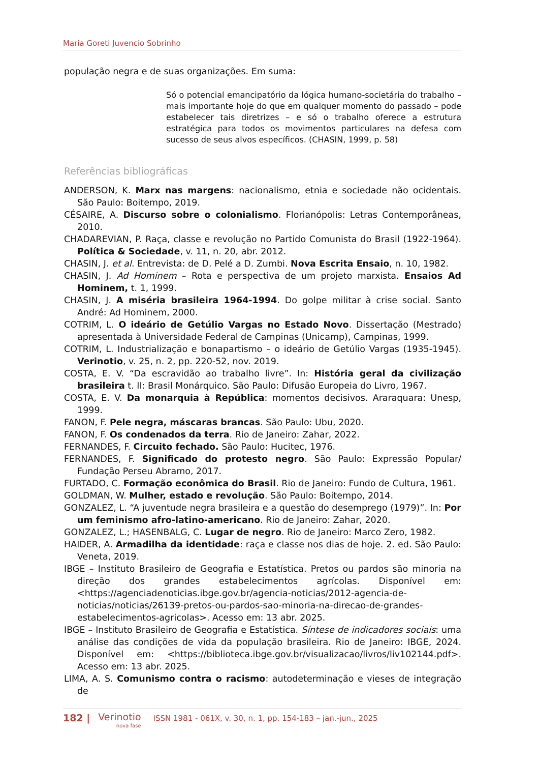Maria Goreti Juvencio Sobrinho
população negra e de suas organizações. Em suma:
Só o potencial emancipatório da lógica humano-societária do trabalho – mais importante hoje do que em qualquer momento do passado – pode estabelecer tais diretrizes – e só o trabalho oferece a estrutura estratégica para todos os movimentos particulares na defesa com sucesso de seus alvos específicos. (CHASIN, 1999, p. 58)
Referências bibliográficas
ANDERSON, K. Marx nas margens: nacionalismo, etnia e sociedade não ocidentais. São Paulo: Boitempo, 2019.
CÉSAIRE, A. Discurso sobre o colonialismo. Florianópolis: Letras Contemporâneas, 2010.
CHADAREVIAN, P. Raça, classe e revolução no Partido Comunista do Brasil (1922-1964). Política & Sociedade, v. 11, n. 20, abr. 2012.
CHASIN, J. et al. Entrevista: de D. Pelé a D. Zumbi. Nova Escrita Ensaio, n. 10, 1982.
CHASIN, J. Ad Hominem – Rota e perspectiva de um projeto marxista. Ensaios Ad Hominem, t. 1, 1999.
CHASIN, J. A miséria brasileira 1964-1994. Do golpe militar à crise social. Santo André: Ad Hominem, 2000.
COTRIM, L. O ideário de Getúlio Vargas no Estado Novo. Dissertação (Mestrado) apresentada à Universidade Federal de Campinas (Unicamp), Campinas, 1999.
COTRIM, L. Industrialização e bonapartismo – o ideário de Getúlio Vargas (1935-1945). Verinotio, v. 25, n. 2, pp. 220-52, nov. 2019.
COSTA, E. V. “Da escravidão ao trabalho livre”. In: História geral da civilização brasileira t. II: Brasil Monárquico. São Paulo: Difusão Europeia do Livro, 1967.
COSTA, E. V. Da monarquia à República: momentos decisivos. Araraquara: Unesp, 1999.
FANON, F. Pele negra, máscaras brancas. São Paulo: Ubu, 2020.
FANON, F. Os condenados da terra. Rio de Janeiro: Zahar, 2022.
FERNANDES, F. Circuito fechado. São Paulo: Hucitec, 1976.
FERNANDES, F. Significado do protesto negro. São Paulo: Expressão Popular/ Fundação Perseu Abramo, 2017.
FURTADO, C. Formação econômica do Brasil. Rio de Janeiro: Fundo de Cultura, 1961.
GOLDMAN, W. Mulher, estado e revolução. São Paulo: Boitempo, 2014.
GONZALEZ, L. “A juventude negra brasileira e a questão do desemprego (1979)”. In: Por um feminismo afro-latino-americano. Rio de Janeiro: Zahar, 2020.
GONZALEZ, L.; HASENBALG, C. Lugar de negro. Rio de Janeiro: Marco Zero, 1982.
HAIDER, A. Armadilha da identidade: raça e classe nos dias de hoje. 2. ed. São Paulo: Veneta, 2019.
IBGE – Instituto Brasileiro de Geografia e Estatística. Pretos ou pardos são minoria na direção dos grandes estabelecimentos agrícolas. Disponível em: <https://agenciadenoticias.ibge.gov.br/agencia-noticias/2012-agencia-de-noticias/noticias/26139-pretos-ou-pardos-sao-minoria-na-direcao-de-grandes-estabelecimentos-agricolas>. Acesso em: 13 abr. 2025.
IBGE – Instituto Brasileiro de Geografia e Estatística. Síntese de indicadores sociais: uma análise das condições de vida da população brasileira. Rio de Janeiro: IBGE, 2024. Disponível em: <https://biblioteca.ibge.gov.br/visualizacao/livros/liv102144.pdf>. Acesso em: 13 abr. 2025.
LIMA, A. S. Comunismo contra o racismo: autodeterminação e vieses de integração de
182 | Verinotio
nova fase ISSN 1981 - 061X, v. 30, n. 1, pp. 154-183 – jan.-jun., 2025